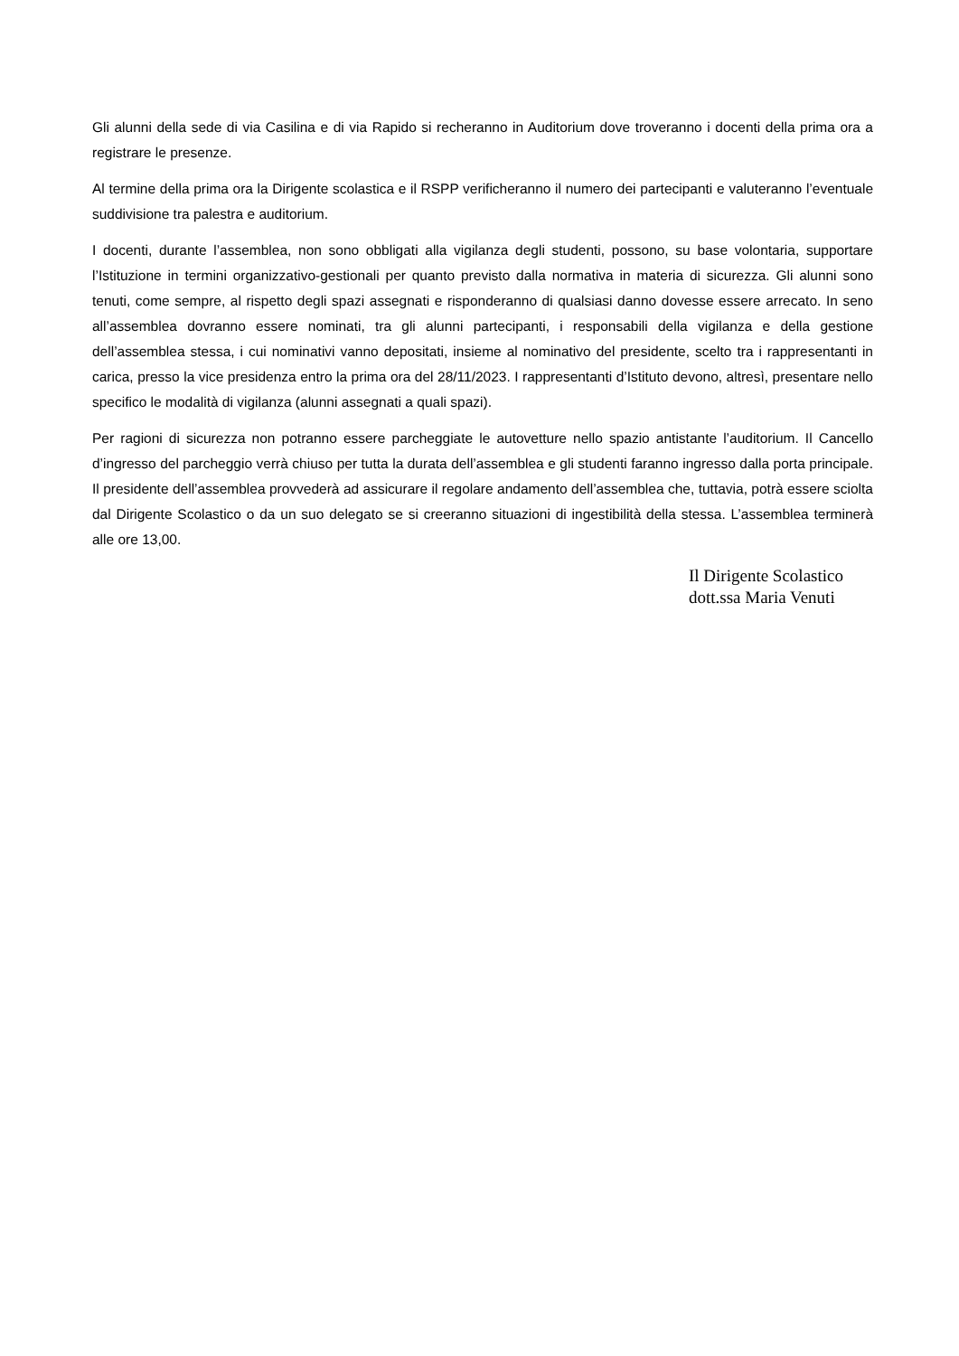Gli alunni della sede di via Casilina e di via Rapido si recheranno in Auditorium dove troveranno i docenti della prima ora a registrare le presenze.
Al termine della prima ora la Dirigente scolastica e il RSPP verificheranno il numero dei partecipanti e valuteranno l’eventuale suddivisione tra palestra e auditorium.
I docenti, durante l’assemblea, non sono obbligati alla vigilanza degli studenti, possono, su base volontaria, supportare l’Istituzione in termini organizzativo-gestionali per quanto previsto dalla normativa in materia di sicurezza. Gli alunni sono tenuti, come sempre, al rispetto degli spazi assegnati e risponderanno di qualsiasi danno dovesse essere arrecato. In seno all’assemblea dovranno essere nominati, tra gli alunni partecipanti, i responsabili della vigilanza e della gestione dell’assemblea stessa, i cui nominativi vanno depositati, insieme al nominativo del presidente, scelto tra i rappresentanti in carica, presso la vice presidenza entro la prima ora del 28/11/2023. I rappresentanti d’Istituto devono, altresì, presentare nello specifico le modalità di vigilanza (alunni assegnati a quali spazi).
Per ragioni di sicurezza non potranno essere parcheggiate le autovetture nello spazio antistante l’auditorium. Il Cancello d’ingresso del parcheggio verrà chiuso per tutta la durata dell’assemblea e gli studenti faranno ingresso dalla porta principale. Il presidente dell’assemblea provvederà ad assicurare il regolare andamento dell’assemblea che, tuttavia, potrà essere sciolta dal Dirigente Scolastico o da un suo delegato se si creeranno situazioni di ingestibilità della stessa. L’assemblea terminerà alle ore 13,00.
Il Dirigente Scolastico
dott.ssa Maria Venuti